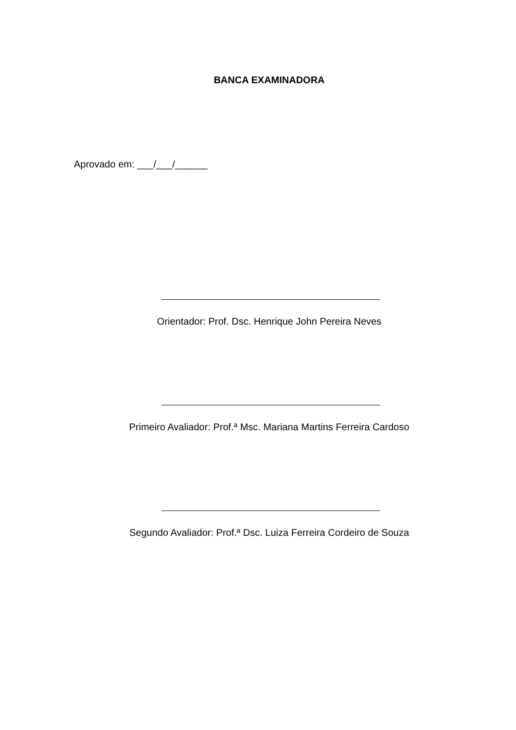BANCA EXAMINADORA
Aprovado em: ___/___/______
Orientador: Prof. Dsc. Henrique John Pereira Neves
Primeiro Avaliador: Prof.ª Msc. Mariana Martins Ferreira Cardoso
Segundo Avaliador: Prof.ª Dsc. Luiza Ferreira Cordeiro de Souza